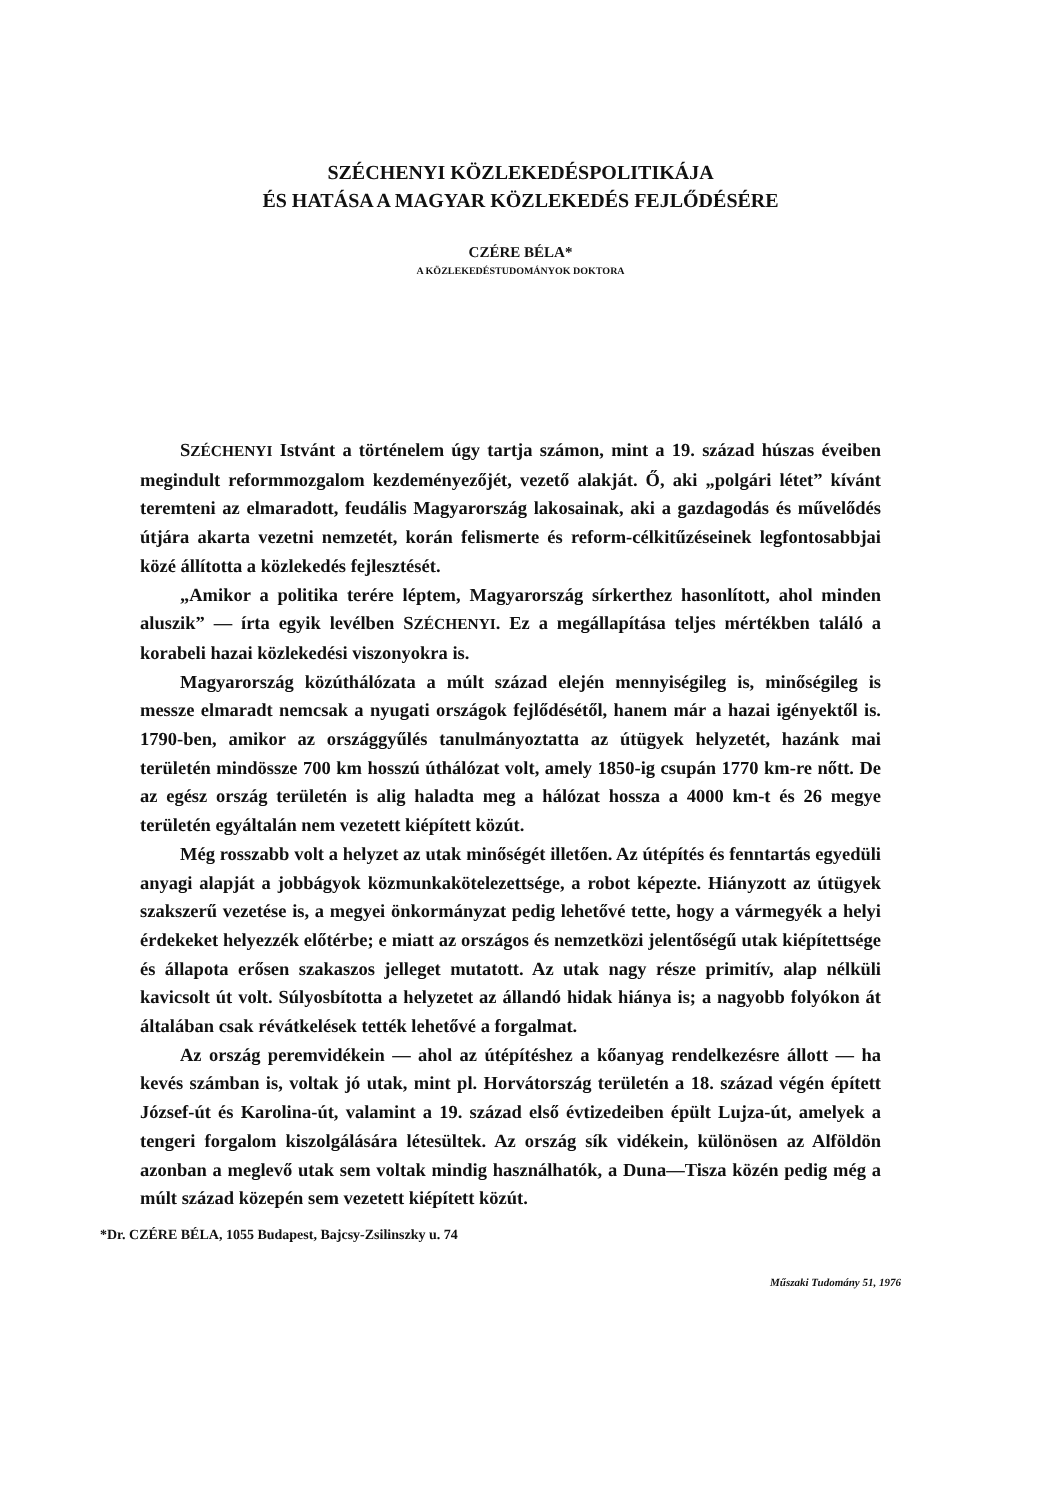SZÉCHENYI KÖZLEKEDÉSPOLITIKÁJA
ÉS HATÁSA A MAGYAR KÖZLEKEDÉS FEJLŐDÉSÉRE
CZÉRE BÉLA*
A KÖZLEKEDÉSTUDOMÁNYOK DOKTORA
SZÉCHENYI Istvánt a történelem úgy tartja számon, mint a 19. század húszas éveiben megindult reformmozgalom kezdeményezőjét, vezető alakját. Ő, aki „polgári létet” kívánt teremteni az elmaradott, feudális Magyarország lakosainak, aki a gazdagodás és művelődés útjára akarta vezetni nemzetét, korán felismerte és reform-célkitűzéseinek legfontosabbjai közé állította a közlekedés fejlesztését.
„Amikor a politika terére léptem, Magyarország sírkerthez hasonlított, ahol minden aluszik” — írta egyik levélben SZÉCHENYI. Ez a megállapítása teljes mértékben találó a korabeli hazai közlekedési viszonyokra is.
Magyarország közúthálózata a múlt század elején mennyiségileg is, minőségileg is messze elmaradt nemcsak a nyugati országok fejlődésétől, hanem már a hazai igényektől is. 1790-ben, amikor az országgyűlés tanulmányoztatta az útügyek helyzetét, hazánk mai területén mindössze 700 km hosszú úthálózat volt, amely 1850-ig csupán 1770 km-re nőtt. De az egész ország területén is alig haladta meg a hálózat hossza a 4000 km-t és 26 megye területén egyáltalán nem vezetett kiépített közút.
Még rosszabb volt a helyzet az utak minőségét illetően. Az útépítés és fenntartás egyedüli anyagi alapját a jobbágyok közmunkakötelezettsége, a robot képezte. Hiányzott az útügyek szakszerű vezetése is, a megyei önkormányzat pedig lehetővé tette, hogy a vármegyék a helyi érdekeket helyezzék előtérbe; e miatt az országos és nemzetközi jelentőségű utak kiépítettsége és állapota erősen szakaszos jelleget mutatott. Az utak nagy része primitív, alap nélküli kavicsolt út volt. Súlyosbította a helyzetet az állandó hidak hiánya is; a nagyobb folyókon át általában csak révátkelések tették lehetővé a forgalmat.
Az ország peremvidékein — ahol az útépítéshez a kőanyag rendelkezésre állott — ha kevés számban is, voltak jó utak, mint pl. Horvátország területén a 18. század végén épített József-út és Karolina-út, valamint a 19. század első évtizedeiben épült Lujza-út, amelyek a tengeri forgalom kiszolgálására létesültek. Az ország sík vidékein, különösen az Alföldön azonban a meglevő utak sem voltak mindig használhatók, a Duna—Tisza közén pedig még a múlt század közepén sem vezetett kiépített közút.
*Dr. CZÉRE BÉLA, 1055 Budapest, Bajcsy-Zsilinszky u. 74
Műszaki Tudomány 51, 1976